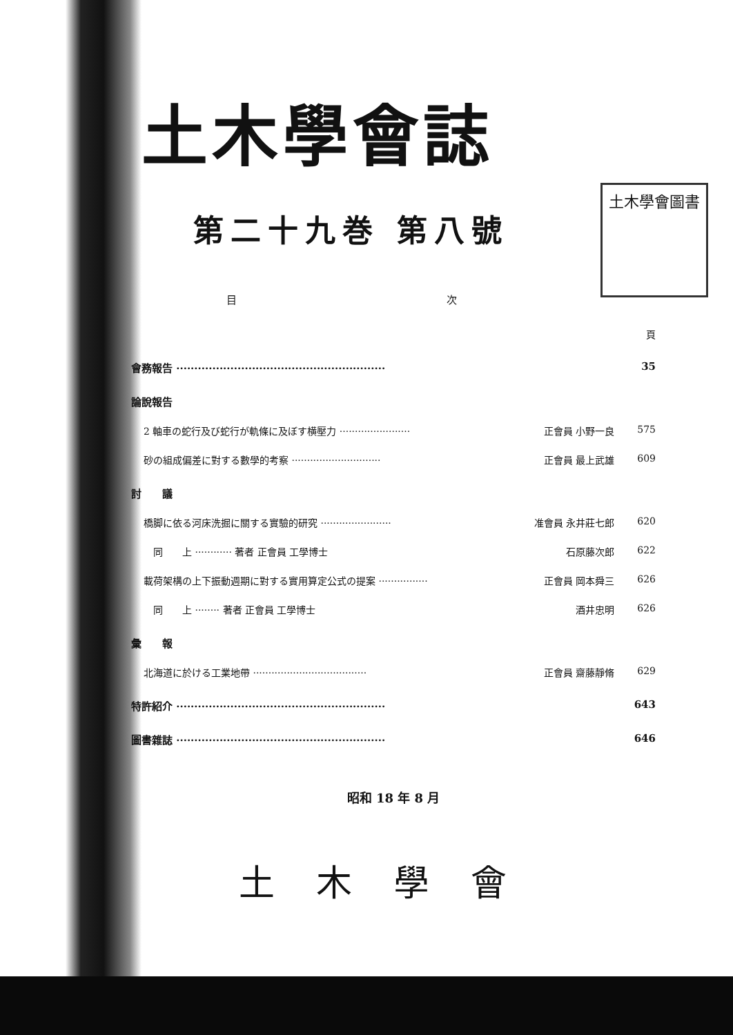土木學會圖書
土木學會誌
第二十九巻 第八號
目 次
頁
會務報告 ·························································· 35
論說報告
2 軸車の蛇行及び蛇行が軌條に及ぼす横壓力 ······················· 正會員 小野一良 575
砂の組成偏差に對する數學的考察 ····························· 正會員 最上武雄 609
討　　議
橋脚に依る河床洗掘に關する實驗的研究 ······················· 准會員 永井莊七郎 620
　同　　上 ············ 著者 正會員 工學博士 石原藤次郎 622
載荷架構の上下振動週期に對する實用算定公式の提案 ················ 正會員 岡本舜三 626
　同　　上 ········ 著者 正會員 工學博士 酒井忠明 626
彙　　報
北海道に於ける工業地帶 ····································· 正會員 齋藤靜脩 629
特許紹介 ·························································· 643
圖書雜誌 ·························································· 646
昭和 18 年 8 月
土木學會